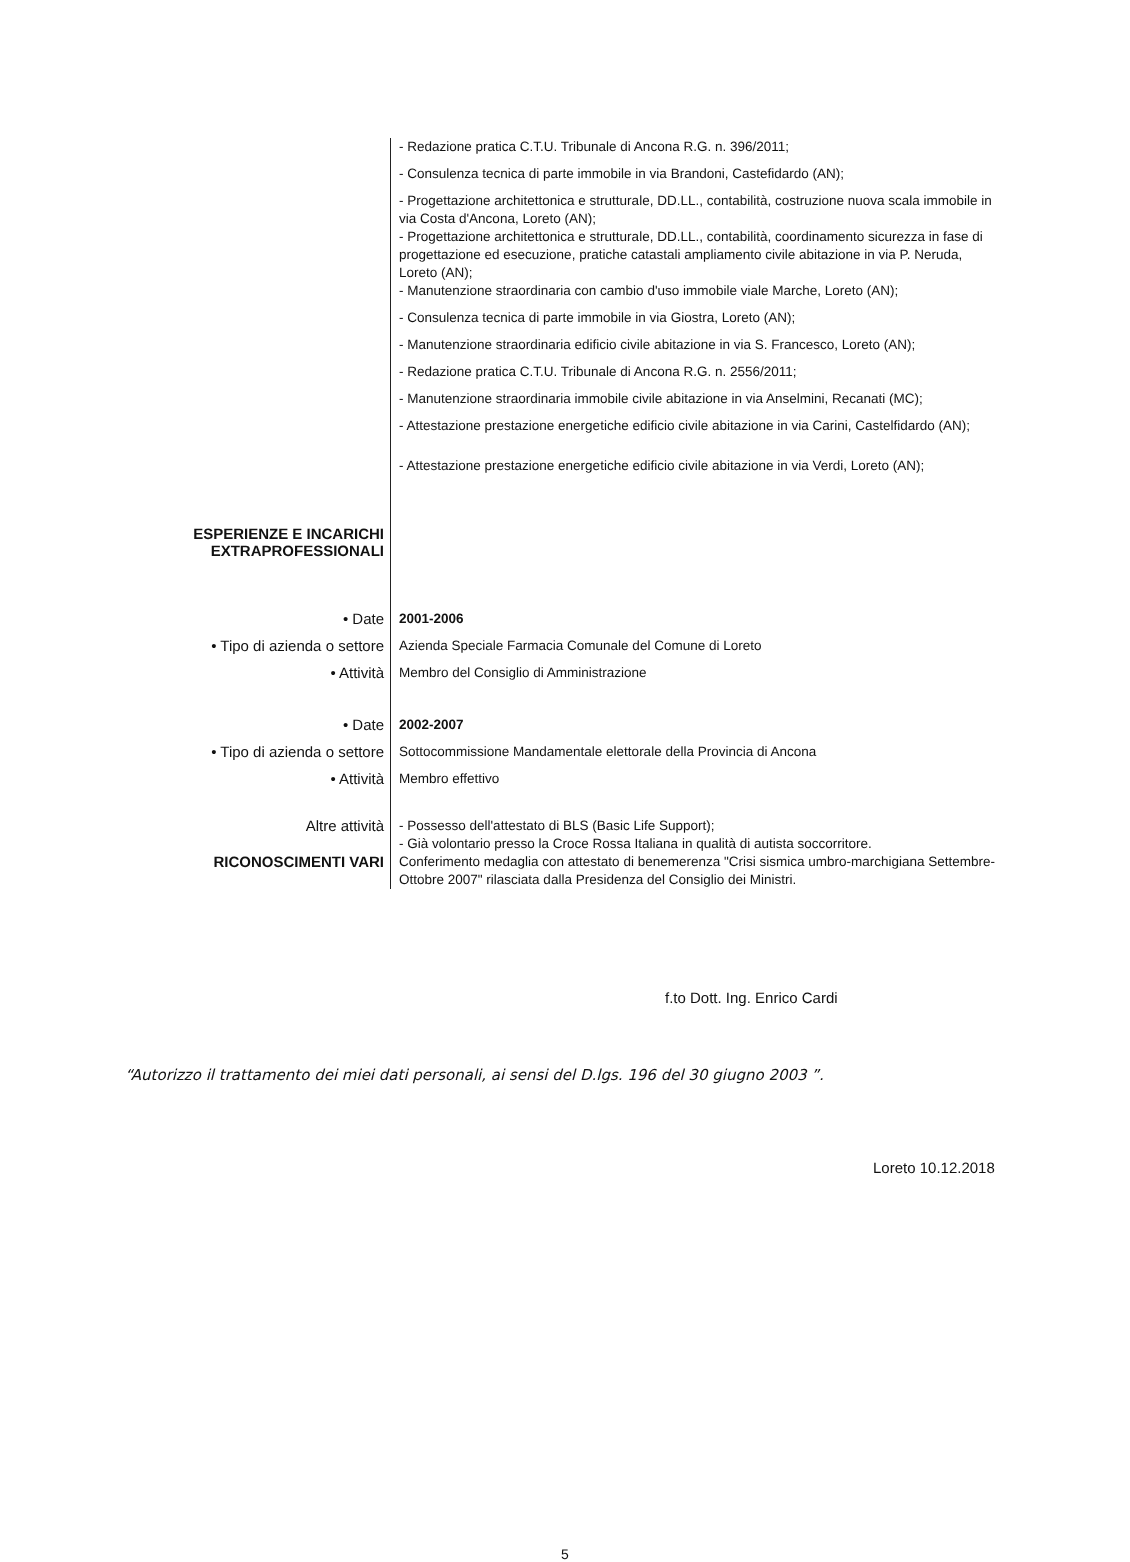- Redazione pratica C.T.U. Tribunale di Ancona R.G. n. 396/2011;
- Consulenza tecnica di parte immobile in via Brandoni, Castefidardo (AN);
- Progettazione architettonica e strutturale, DD.LL., contabilità, costruzione nuova scala immobile in via Costa d'Ancona, Loreto (AN);
- Progettazione architettonica e strutturale, DD.LL., contabilità, coordinamento sicurezza in fase di progettazione ed esecuzione, pratiche catastali ampliamento civile abitazione in via P. Neruda, Loreto (AN);
- Manutenzione straordinaria con cambio d'uso immobile viale Marche, Loreto (AN);
- Consulenza tecnica di parte immobile in via Giostra, Loreto (AN);
- Manutenzione straordinaria edificio civile abitazione in via S. Francesco, Loreto (AN);
- Redazione pratica C.T.U. Tribunale di Ancona R.G. n. 2556/2011;
- Manutenzione straordinaria immobile civile abitazione in via Anselmini, Recanati (MC);
- Attestazione prestazione energetiche edificio civile abitazione in via Carini, Castelfidardo (AN);
- Attestazione prestazione energetiche edificio civile abitazione in via Verdi, Loreto (AN);
ESPERIENZE E INCARICHI
EXTRAPROFESSIONALI
• Date
• Tipo di azienda o settore
• Attività
2001-2006
Azienda Speciale Farmacia Comunale del Comune di Loreto
Membro del Consiglio di Amministrazione
• Date
• Tipo di azienda o settore
• Attività
2002-2007
Sottocommissione Mandamentale elettorale della Provincia di Ancona
Membro effettivo
Altre attività
- Possesso dell'attestato di BLS (Basic Life Support);
- Già volontario presso la Croce Rossa Italiana in qualità di autista soccorritore.
RICONOSCIMENTI VARI
Conferimento medaglia con attestato di benemerenza "Crisi sismica umbro-marchigiana Settembre-Ottobre 2007" rilasciata dalla Presidenza del Consiglio dei Ministri.
f.to Dott. Ing. Enrico Cardi
“Autorizzo il trattamento dei miei dati personali, ai sensi del D.lgs. 196 del 30 giugno 2003 ”.
Loreto 10.12.2018
5